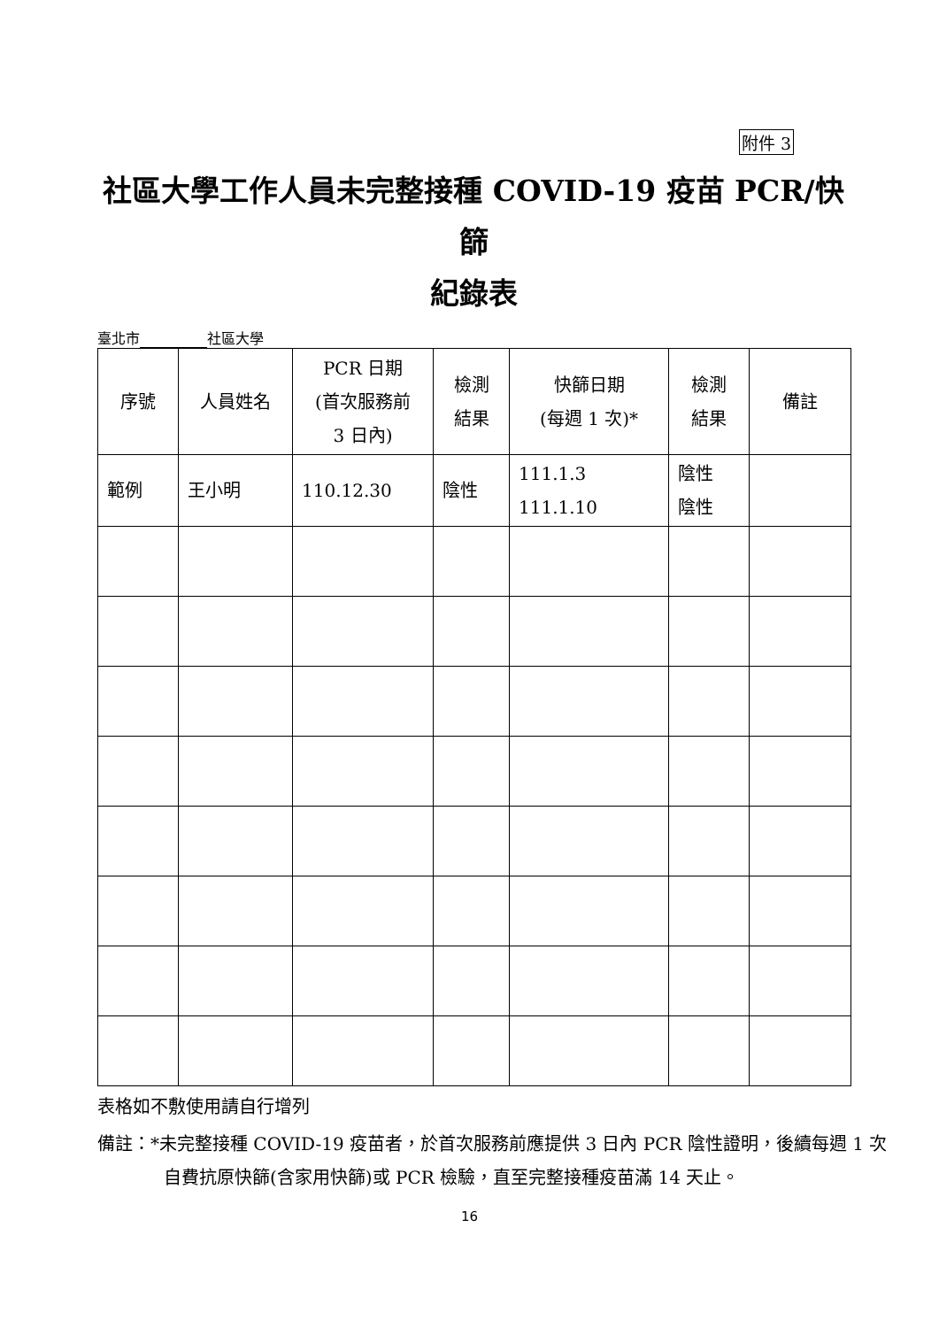附件 3
社區大學工作人員未完整接種 COVID-19 疫苗 PCR/快篩
紀錄表
臺北市 社區大學
| 序號 | 人員姓名 | PCR 日期 (首次服務前 3 日內) | 檢測 結果 | 快篩日期 (每週 1 次)* | 檢測 結果 | 備註 |
| --- | --- | --- | --- | --- | --- | --- |
| 範例 | 王小明 | 110.12.30 | 陰性 | 111.1.3 111.1.10 | 陰性 陰性 | |
表格如不敷使用請自行增列
備註：*未完整接種 COVID-19 疫苗者，於首次服務前應提供 3 日內 PCR 陰性證明，後續每週 1 次自費抗原快篩(含家用快篩)或 PCR 檢驗，直至完整接種疫苗滿 14 天止。
16